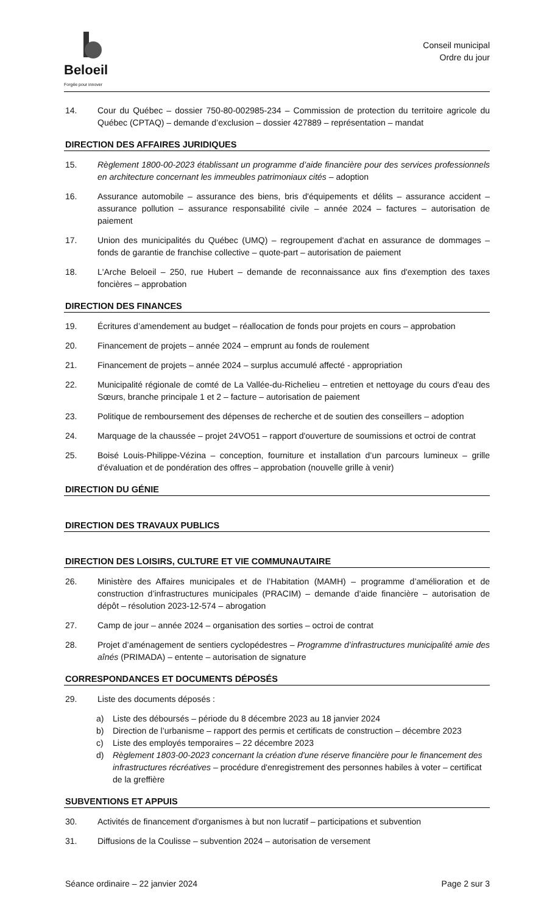Beloeil
Forgée pour innover
Conseil municipal
Ordre du jour
14. Cour du Québec – dossier 750-80-002985-234 – Commission de protection du territoire agricole du Québec (CPTAQ) – demande d’exclusion – dossier 427889 – représentation – mandat
DIRECTION DES AFFAIRES JURIDIQUES
15. Règlement 1800-00-2023 établissant un programme d’aide financière pour des services professionnels en architecture concernant les immeubles patrimoniaux cités – adoption
16. Assurance automobile – assurance des biens, bris d'équipements et délits – assurance accident – assurance pollution – assurance responsabilité civile – année 2024 – factures – autorisation de paiement
17. Union des municipalités du Québec (UMQ) – regroupement d'achat en assurance de dommages – fonds de garantie de franchise collective – quote-part – autorisation de paiement
18. L'Arche Beloeil – 250, rue Hubert – demande de reconnaissance aux fins d'exemption des taxes foncières – approbation
DIRECTION DES FINANCES
19. Écritures d’amendement au budget – réallocation de fonds pour projets en cours – approbation
20. Financement de projets – année 2024 – emprunt au fonds de roulement
21. Financement de projets – année 2024 – surplus accumulé affecté - appropriation
22. Municipalité régionale de comté de La Vallée-du-Richelieu – entretien et nettoyage du cours d'eau des Sœurs, branche principale 1 et 2 – facture – autorisation de paiement
23. Politique de remboursement des dépenses de recherche et de soutien des conseillers – adoption
24. Marquage de la chaussée – projet 24VO51 – rapport d'ouverture de soumissions et octroi de contrat
25. Boisé Louis-Philippe-Vézina – conception, fourniture et installation d’un parcours lumineux – grille d'évaluation et de pondération des offres – approbation (nouvelle grille à venir)
DIRECTION DU GÉNIE
DIRECTION DES TRAVAUX PUBLICS
DIRECTION DES LOISIRS, CULTURE ET VIE COMMUNAUTAIRE
26. Ministère des Affaires municipales et de l’Habitation (MAMH) – programme d’amélioration et de construction d’infrastructures municipales (PRACIM) – demande d’aide financière – autorisation de dépôt – résolution 2023-12-574 – abrogation
27. Camp de jour – année 2024 – organisation des sorties – octroi de contrat
28. Projet d’aménagement de sentiers cyclopédestres – Programme d’infrastructures municipalité amie des aînés (PRIMADA) – entente – autorisation de signature
CORRESPONDANCES ET DOCUMENTS DÉPOSÉS
29. Liste des documents déposés :
a) Liste des déboursés – période du 8 décembre 2023 au 18 janvier 2024
b) Direction de l’urbanisme – rapport des permis et certificats de construction – décembre 2023
c) Liste des employés temporaires – 22 décembre 2023
d) Règlement 1803-00-2023 concernant la création d'une réserve financière pour le financement des infrastructures récréatives – procédure d'enregistrement des personnes habiles à voter – certificat de la greffière
SUBVENTIONS ET APPUIS
30. Activités de financement d'organismes à but non lucratif – participations et subvention
31. Diffusions de la Coulisse – subvention 2024 – autorisation de versement
Séance ordinaire – 22 janvier 2024 Page 2 sur 3